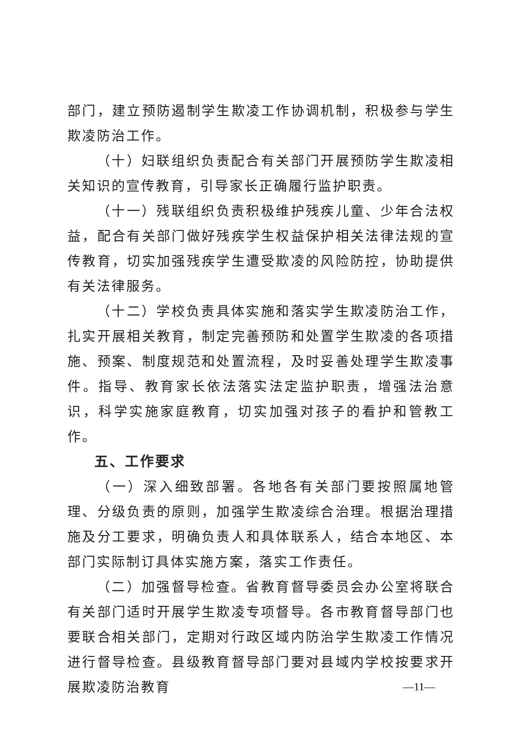部门，建立预防遏制学生欺凌工作协调机制，积极参与学生欺凌防治工作。
（十）妇联组织负责配合有关部门开展预防学生欺凌相关知识的宣传教育，引导家长正确履行监护职责。
（十一）残联组织负责积极维护残疾儿童、少年合法权益，配合有关部门做好残疾学生权益保护相关法律法规的宣传教育，切实加强残疾学生遭受欺凌的风险防控，协助提供有关法律服务。
（十二）学校负责具体实施和落实学生欺凌防治工作，扎实开展相关教育，制定完善预防和处置学生欺凌的各项措施、预案、制度规范和处置流程，及时妥善处理学生欺凌事件。指导、教育家长依法落实法定监护职责，增强法治意识，科学实施家庭教育，切实加强对孩子的看护和管教工作。
五、工作要求
（一）深入细致部署。各地各有关部门要按照属地管理、分级负责的原则，加强学生欺凌综合治理。根据治理措施及分工要求，明确负责人和具体联系人，结合本地区、本部门实际制订具体实施方案，落实工作责任。
（二）加强督导检查。省教育督导委员会办公室将联合有关部门适时开展学生欺凌专项督导。各市教育督导部门也要联合相关部门，定期对行政区域内防治学生欺凌工作情况进行督导检查。县级教育督导部门要对县域内学校按要求开展欺凌防治教育
—11—